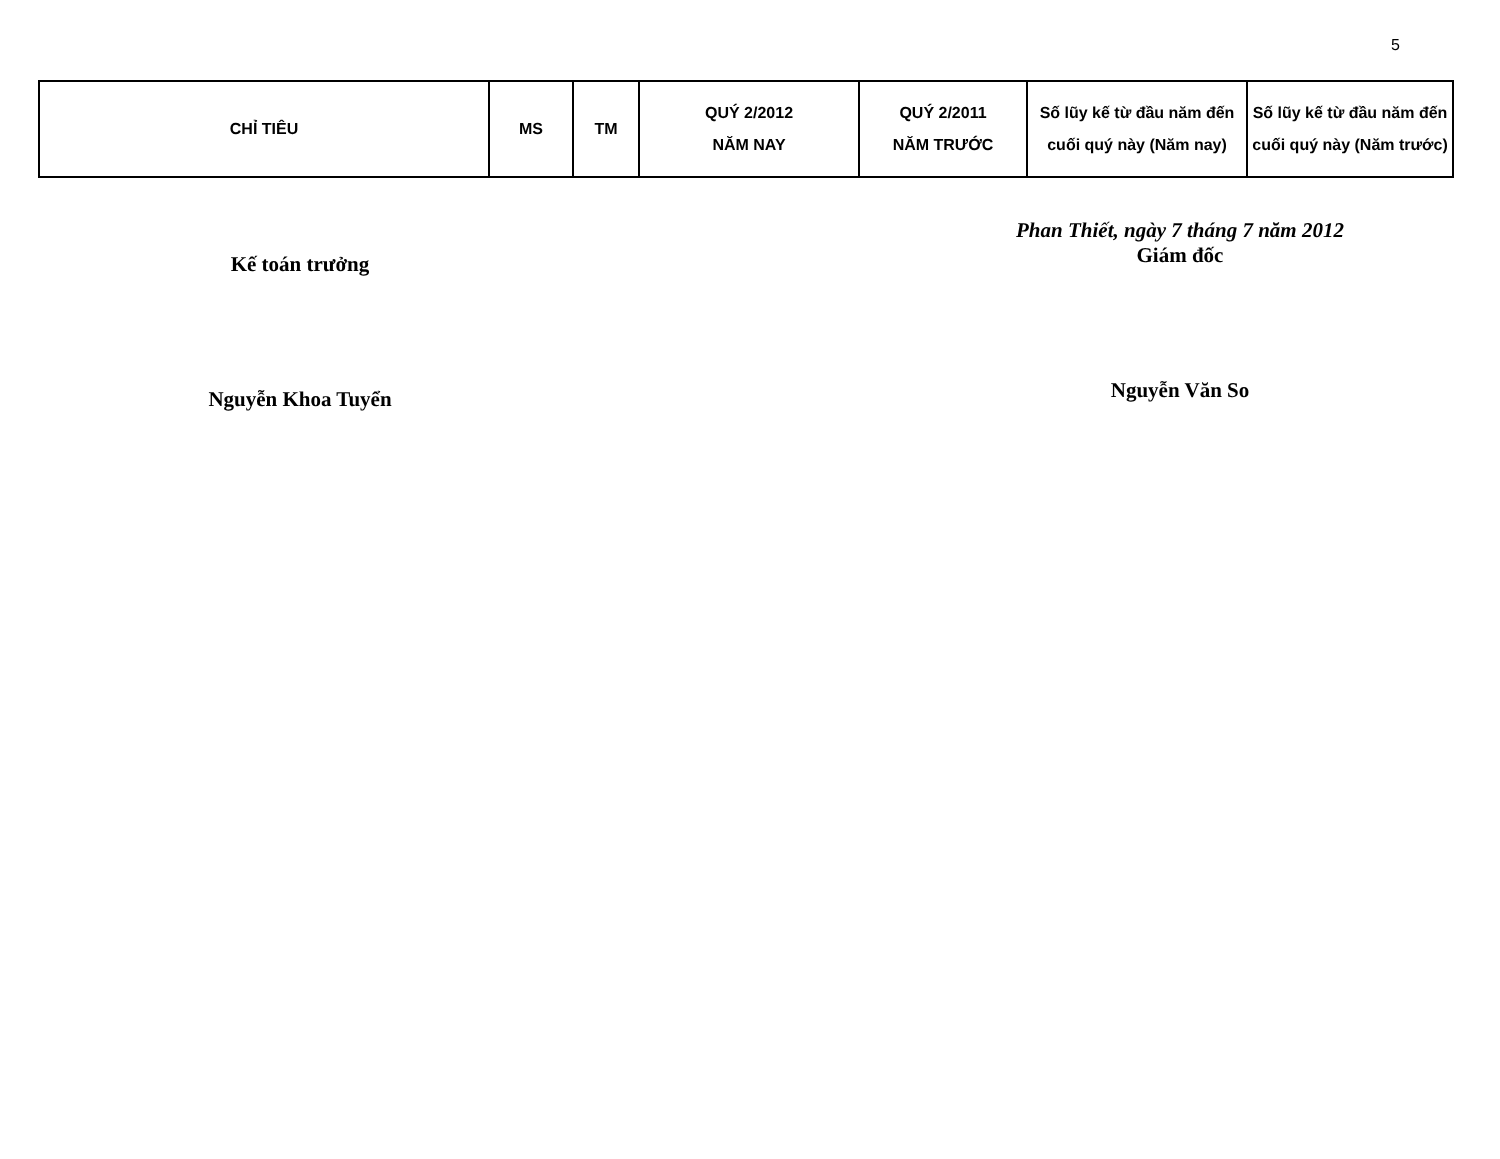5
| CHỈ TIÊU | MS | TM | QUÝ 2/2012 NĂM NAY | QUÝ 2/2011 NĂM TRƯỚC | Số lũy kế từ đầu năm đến cuối quý này (Năm nay) | Số lũy kế từ đầu năm đến cuối quý này (Năm trước) |
| --- | --- | --- | --- | --- | --- | --- |
Kế toán trưởng
Nguyễn Khoa Tuyển
Phan Thiết, ngày 7 tháng 7 năm 2012
Giám đốc
Nguyễn Văn So